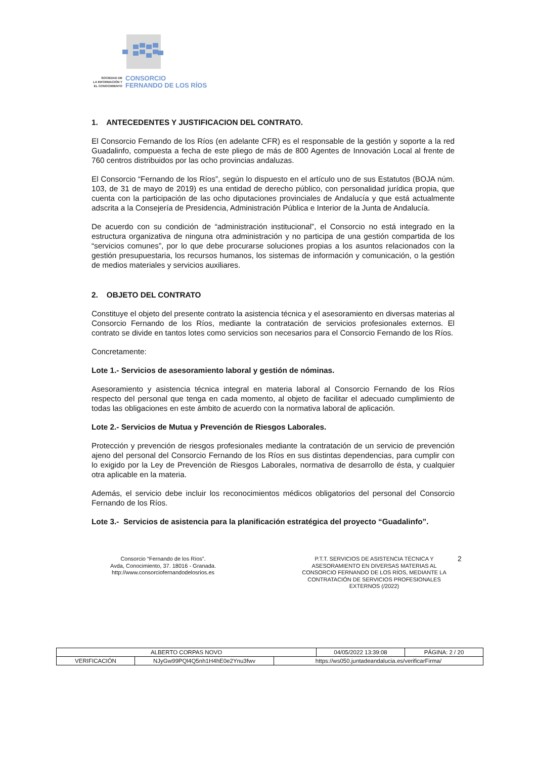SOCIEDAD DE
LA INFORMACIÓN Y
EL CONOCIMIENTO
CONSORCIO
FERNANDO DE LOS RÍOS
1. ANTECEDENTES Y JUSTIFICACION DEL CONTRATO.
El Consorcio Fernando de los Ríos (en adelante CFR) es el responsable de la gestión y soporte a la red Guadalinfo, compuesta a fecha de este pliego de más de 800 Agentes de Innovación Local al frente de 760 centros distribuidos por las ocho provincias andaluzas.
El Consorcio “Fernando de los Ríos”, según lo dispuesto en el artículo uno de sus Estatutos (BOJA núm. 103, de 31 de mayo de 2019) es una entidad de derecho público, con personalidad jurídica propia, que cuenta con la participación de las ocho diputaciones provinciales de Andalucía y que está actualmente adscrita a la Consejería de Presidencia, Administración Pública e Interior de la Junta de Andalucía.
De acuerdo con su condición de “administración institucional”, el Consorcio no está integrado en la estructura organizativa de ninguna otra administración y no participa de una gestión compartida de los “servicios comunes”, por lo que debe procurarse soluciones propias a los asuntos relacionados con la gestión presupuestaria, los recursos humanos, los sistemas de información y comunicación, o la gestión de medios materiales y servicios auxiliares.
2. OBJETO DEL CONTRATO
Constituye el objeto del presente contrato la asistencia técnica y el asesoramiento en diversas materias al Consorcio Fernando de los Ríos, mediante la contratación de servicios profesionales externos. El contrato se divide en tantos lotes como servicios son necesarios para el Consorcio Fernando de los Ríos.
Concretamente:
Lote 1.- Servicios de asesoramiento laboral y gestión de nóminas.
Asesoramiento y asistencia técnica integral en materia laboral al Consorcio Fernando de los Ríos respecto del personal que tenga en cada momento, al objeto de facilitar el adecuado cumplimiento de todas las obligaciones en este ámbito de acuerdo con la normativa laboral de aplicación.
Lote 2.- Servicios de Mutua y Prevención de Riesgos Laborales.
Protección y prevención de riesgos profesionales mediante la contratación de un servicio de prevención ajeno del personal del Consorcio Fernando de los Ríos en sus distintas dependencias, para cumplir con lo exigido por la Ley de Prevención de Riesgos Laborales, normativa de desarrollo de ésta, y cualquier otra aplicable en la materia.
Además, el servicio debe incluir los reconocimientos médicos obligatorios del personal del Consorcio Fernando de los Ríos.
Lote 3.- Servicios de asistencia para la planificación estratégica del proyecto “Guadalinfo”.
Consorcio “Fernando de los Ríos”.
Avda, Conocimiento, 37. 18016 - Granada.
http://www.consorciofernandodelosrios.es
P.T.T. SERVICIOS DE ASISTENCIA TÉCNICA Y ASESORAMIENTO EN DIVERSAS MATERIAS AL CONSORCIO FERNANDO DE LOS RÍOS, MEDIANTE LA CONTRATACIÓN DE SERVICIOS PROFESIONALES EXTERNOS (/2022)
2
| ALBERTO CORPAS NOVO | | | 04/05/2022 13:39:08 | PÁGINA: 2 / 20 |
| VERIFICACIÓN | NJyGw99PQl4Q5nh1H4hE0e2Ynu3fwv | https://ws050.juntadeandalucia.es/verificarFirma/ | | |